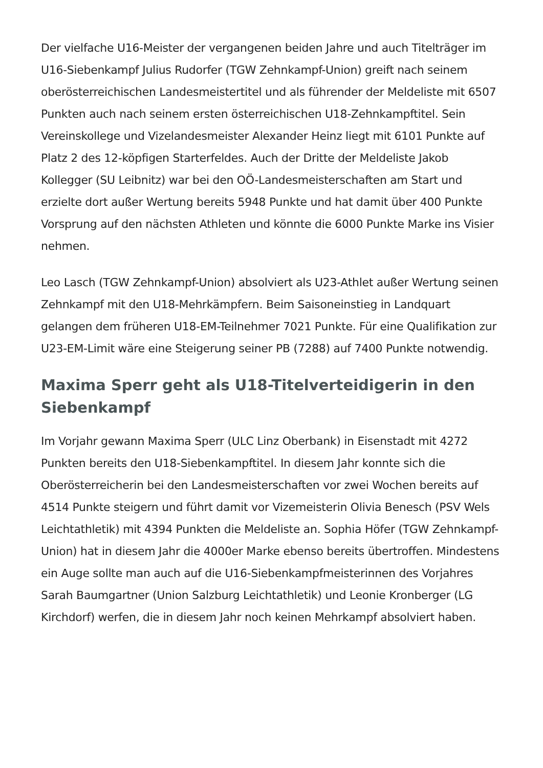Der vielfache U16-Meister der vergangenen beiden Jahre und auch Titelträger im U16-Siebenkampf Julius Rudorfer (TGW Zehnkampf-Union) greift nach seinem oberösterreichischen Landesmeistertitel und als führender der Meldeliste mit 6507 Punkten auch nach seinem ersten österreichischen U18-Zehnkampftitel. Sein Vereinskollege und Vizelandesmeister Alexander Heinz liegt mit 6101 Punkte auf Platz 2 des 12-köpfigen Starterfeldes. Auch der Dritte der Meldeliste Jakob Kollegger (SU Leibnitz) war bei den OÖ-Landesmeisterschaften am Start und erzielte dort außer Wertung bereits 5948 Punkte und hat damit über 400 Punkte Vorsprung auf den nächsten Athleten und könnte die 6000 Punkte Marke ins Visier nehmen.
Leo Lasch (TGW Zehnkampf-Union) absolviert als U23-Athlet außer Wertung seinen Zehnkampf mit den U18-Mehrkämpfern. Beim Saisoneinstieg in Landquart gelangen dem früheren U18-EM-Teilnehmer 7021 Punkte. Für eine Qualifikation zur U23-EM-Limit wäre eine Steigerung seiner PB (7288) auf 7400 Punkte notwendig.
Maxima Sperr geht als U18-Titelverteidigerin in den Siebenkampf
Im Vorjahr gewann Maxima Sperr (ULC Linz Oberbank) in Eisenstadt mit 4272 Punkten bereits den U18-Siebenkampftitel. In diesem Jahr konnte sich die Oberösterreicherin bei den Landesmeisterschaften vor zwei Wochen bereits auf 4514 Punkte steigern und führt damit vor Vizemeisterin Olivia Benesch (PSV Wels Leichtathletik) mit 4394 Punkten die Meldeliste an. Sophia Höfer (TGW Zehnkampf-Union) hat in diesem Jahr die 4000er Marke ebenso bereits übertroffen. Mindestens ein Auge sollte man auch auf die U16-Siebenkampfmeisterinnen des Vorjahres Sarah Baumgartner (Union Salzburg Leichtathletik) und Leonie Kronberger (LG Kirchdorf) werfen, die in diesem Jahr noch keinen Mehrkampf absolviert haben.